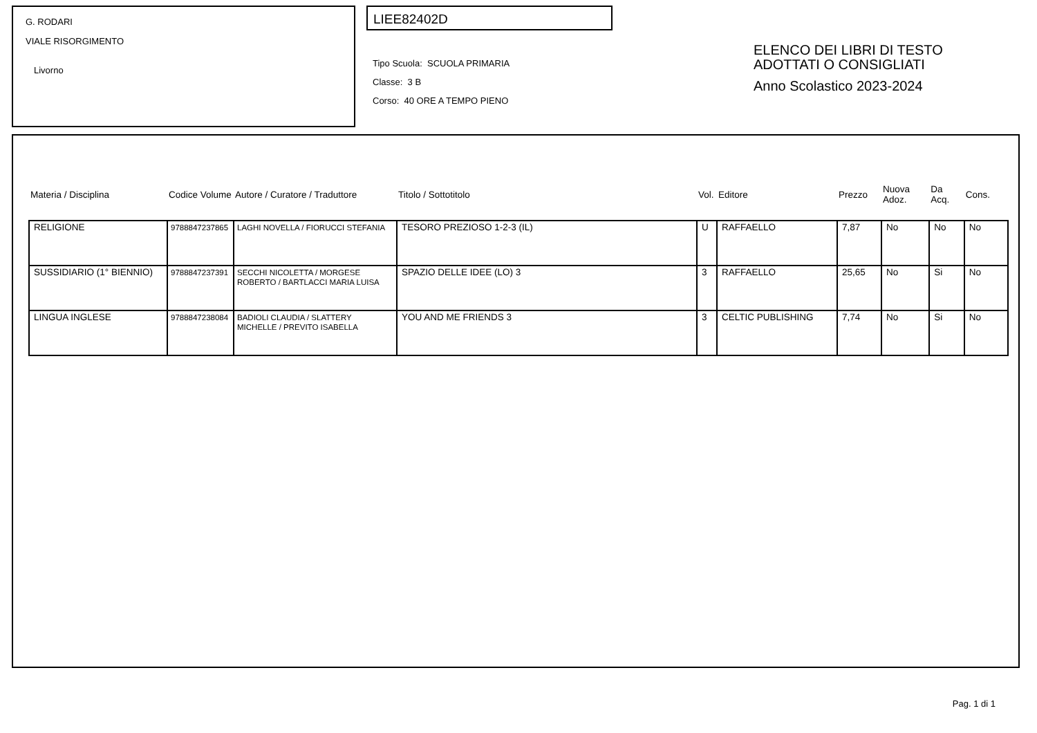G. RODARI
VIALE RISORGIMENTO
Livorno
LIEE82402D
Tipo Scuola: SCUOLA PRIMARIA
Classe: 3 B
Corso: 40 ORE A TEMPO PIENO
ELENCO DEI LIBRI DI TESTO
ADOTTATI O CONSIGLIATI
Anno Scolastico 2023-2024
| Materia / Disciplina | Codice Volume | Autore / Curatore / Traduttore | Titolo / Sottotitolo | Vol. | Editore | Prezzo | Nuova Adoz. | Da Acq. | Cons. |
| --- | --- | --- | --- | --- | --- | --- | --- | --- | --- |
| RELIGIONE | 9788847237865 | LAGHI NOVELLA / FIORUCCI STEFANIA | TESORO PREZIOSO 1-2-3 (IL) | U | RAFFAELLO | 7,87 | No | No | No |
| SUSSIDIARIO (1° BIENNIO) | 9788847237391 | SECCHI NICOLETTA / MORGESE ROBERTO / BARTLACCI MARIA LUISA | SPAZIO DELLE IDEE (LO) 3 | 3 | RAFFAELLO | 25,65 | No | Si | No |
| LINGUA INGLESE | 9788847238084 | BADIOLI CLAUDIA / SLATTERY MICHELLE / PREVITO ISABELLA | YOU AND ME FRIENDS 3 | 3 | CELTIC PUBLISHING | 7,74 | No | Si | No |
Pag. 1 di 1